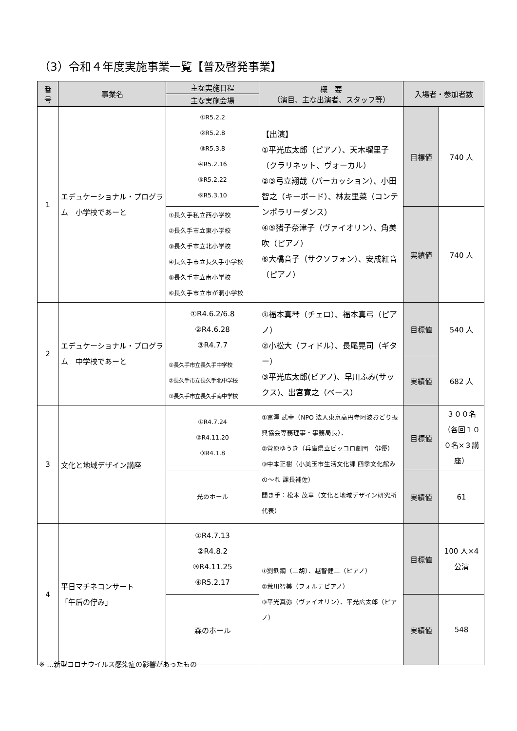（3）令和４年度実施事業一覧【普及啓発事業】
| 番 号 | 事業名 | 主な実施日程 | 概 要 （演目、主な出演者、スタッフ等） | 入場者・参加者数 | |
| --- | --- | --- | --- | --- | --- |
| | | 主な実施会場 | | | |
| 1 | エデュケーショナル・プログラム 小学校であーと | ①R5.2.2 ②R5.2.8 ③R5.3.8 ④R5.2.16 ⑤R5.2.22 ⑥R5.3.10 | 【出演】 ①平光広太郎（ピアノ）、天木瑠里子（クラリネット、ヴォーカル） ②③弓立翔哉（パーカッション）、小田智之（キーボード）、林友里菜（コンテンポラリーダンス） ④⑤猪子奈津子（ヴァイオリン）、角美吹（ピアノ） ⑥大橋音子（サクソフォン）、安成紅音（ピアノ） | 目標値 | 740 人 |
| | | ①長久手私立西小学校 ②長久手市立東小学校 ③長久手市立北小学校 ④長久手市立長久手小学校 ⑤長久手市立南小学校 ⑥長久手市立市が洞小学校 | | 実績値 | 740 人 |
| 2 | エデュケーショナル・プログラム 中学校であーと | ①R4.6.2/6.8 ②R4.6.28 ③R4.7.7 | ①福本真琴（チェロ）、福本真弓（ピアノ） ②小松大（フィドル）、長尾晃司（ギター） ③平光広太郎(ピアノ)、早川ふみ(サックス)、出宮寛之（ベース） | 目標値 | 540 人 |
| | | ①長久手市立長久手中学校 ②長久手市立長久手北中学校 ③長久手市立長久手南中学校 | | 実績値 | 682 人 |
| 3 | 文化と地域デザイン講座 | ①R4.7.24 ②R4.11.20 ③R4.1.8 | ①冨澤 武幸（NPO 法人東京高円寺阿波おどり振興協会専務理事・事務局長）、 ②菅原ゆうき（兵庫県立ピッコロ劇団 俳優） ③中本正樹（小美玉市生活文化課 四季文化館みの～れ 課長補佐） 聞き手：松本 茂章（文化と地域デザイン研究所代表） | 目標値 | ３００名（各回１００名×３講座） |
| | | 光のホール | | 実績値 | 61 |
| 4 | 平日マチネコンサート 「午后の佇み」 | ①R4.7.13 ②R4.8.2 ③R4.11.25 ④R5.2.17 | ①劉鉄鋼（二胡）、越智健二（ピアノ） ②荒川智美（フォルテピアノ） ③平光真弥（ヴァイオリン）、平光広太郎（ピアノ） | 目標値 | 100 人×4 公演 |
| | | 森のホール | | 実績値 | 548 |
※ …新型コロナウイルス感染症の影響があったもの